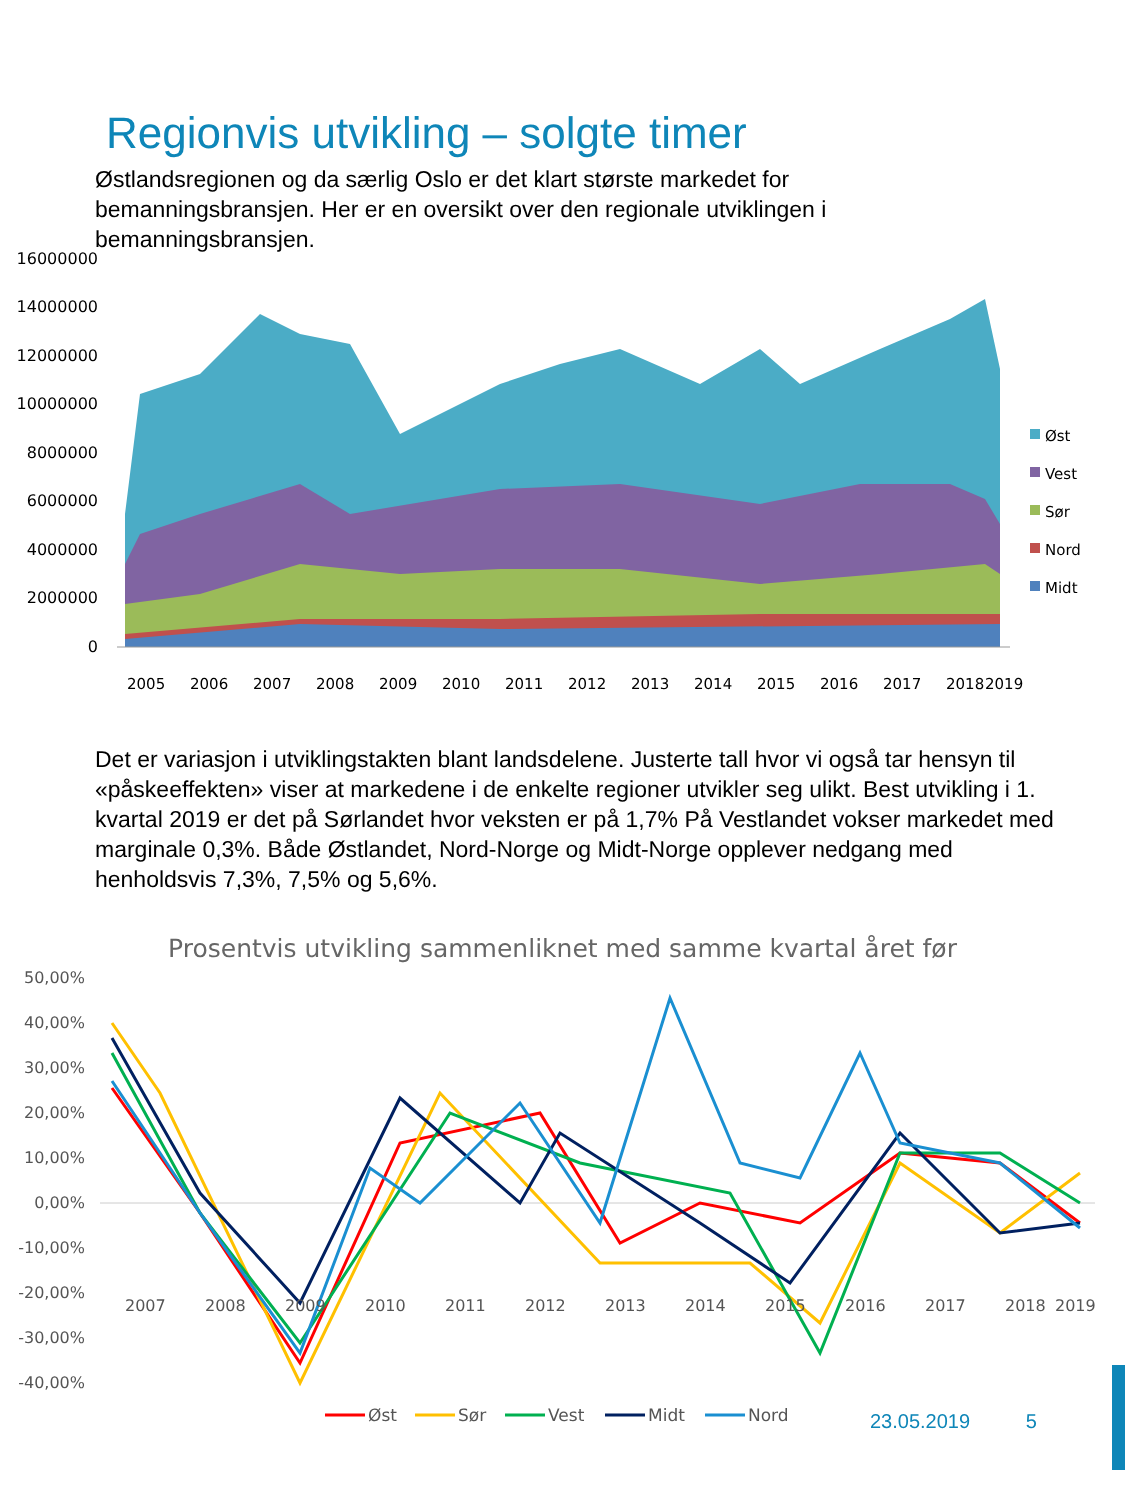Regionvis utvikling – solgte timer
Østlandsregionen og da særlig Oslo er det klart største markedet for bemanningsbransjen. Her er en oversikt over den regionale utviklingen i bemanningsbransjen.
16000000
14000000
12000000
10000000
8000000
6000000
4000000
2000000
0
2005
2006
2007
2008
2009
2010
2011
2012
2013
2014
2015
2016
2017
2018
2019
Øst
Vest
Sør
Nord
Midt
Det er variasjon i utviklingstakten blant landsdelene. Justerte tall hvor vi også tar hensyn til «påskeeffekten» viser at markedene i de enkelte regioner utvikler seg ulikt. Best utvikling i 1. kvartal 2019 er det på Sørlandet hvor veksten er på 1,7% På Vestlandet vokser markedet med marginale 0,3%. Både Østlandet, Nord-Norge og Midt-Norge opplever nedgang med henholdsvis 7,3%, 7,5% og 5,6%.
Prosentvis utvikling sammenliknet med samme kvartal året før
50,00%
40,00%
30,00%
20,00%
10,00%
0,00%
-10,00%
-20,00%
-30,00%
-40,00%
2007
2008
2009
2010
2011
2012
2013
2014
2015
2016
2017
2018
2019
Øst
Sør
Vest
Midt
Nord
23.05.2019 5